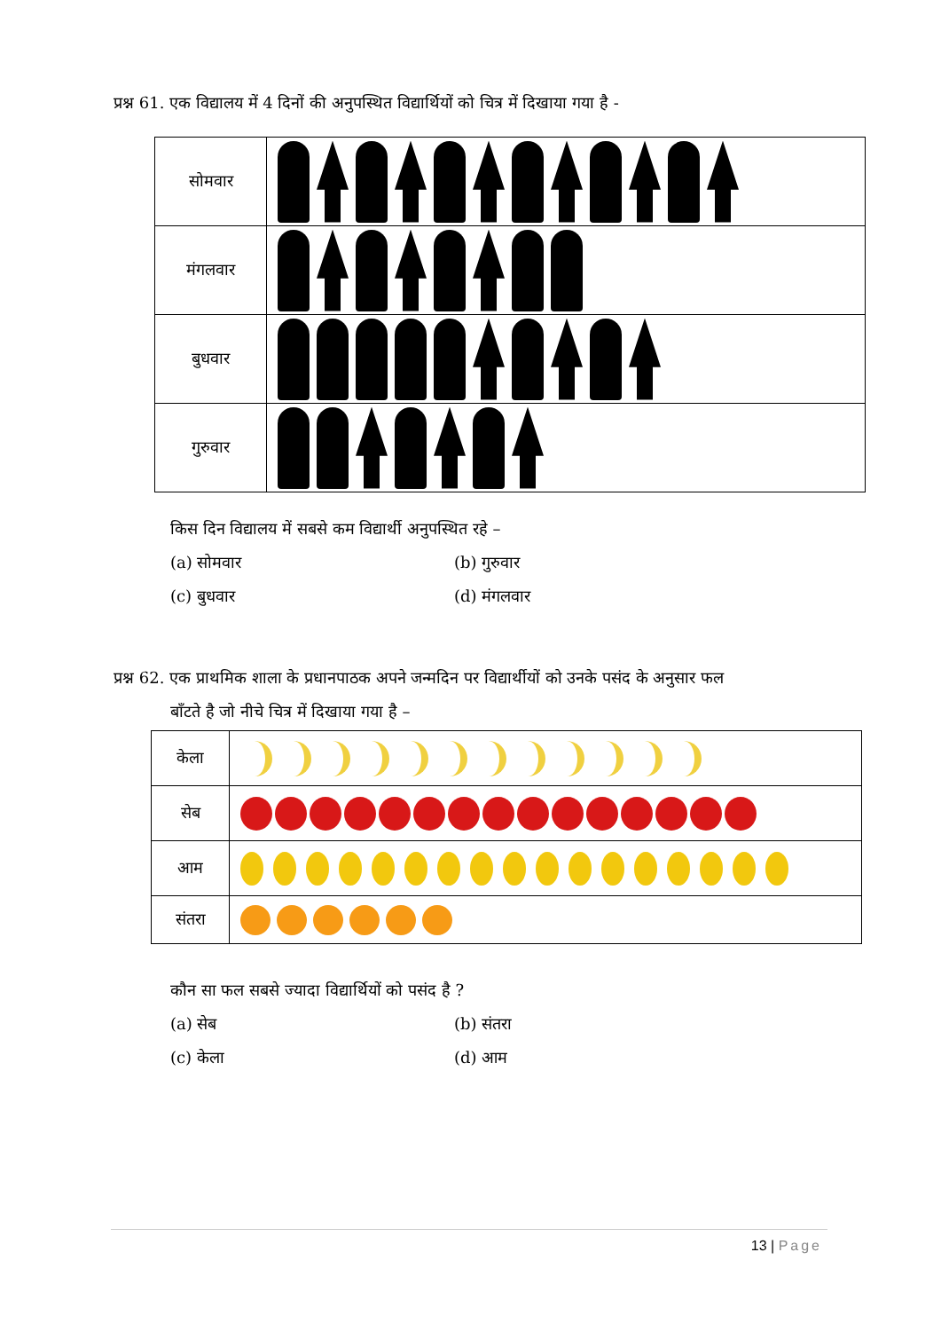प्रश्न 61. एक विद्यालय में 4 दिनों की अनुपस्थित विद्यार्थियों को चित्र में दिखाया गया है -
| सोमवार | |
| मंगलवार | |
| बुधवार | |
| गुरुवार | |
किस दिन विद्यालय में सबसे कम विद्यार्थी अनुपस्थित रहे –
(a) सोमवार (b) गुरुवार (c) बुधवार (d) मंगलवार
प्रश्न 62. एक प्राथमिक शाला के प्रधानपाठक अपने जन्मदिन पर विद्यार्थीयों को उनके पसंद के अनुसार फल
बाँटते है जो नीचे चित्र में दिखाया गया है –
| केला | |
| सेब | |
| आम | |
| संतरा | |
कौन सा फल सबसे ज्यादा विद्यार्थियों को पसंद है ?
(a) सेब (b) संतरा (c) केला (d) आम
13 | Page